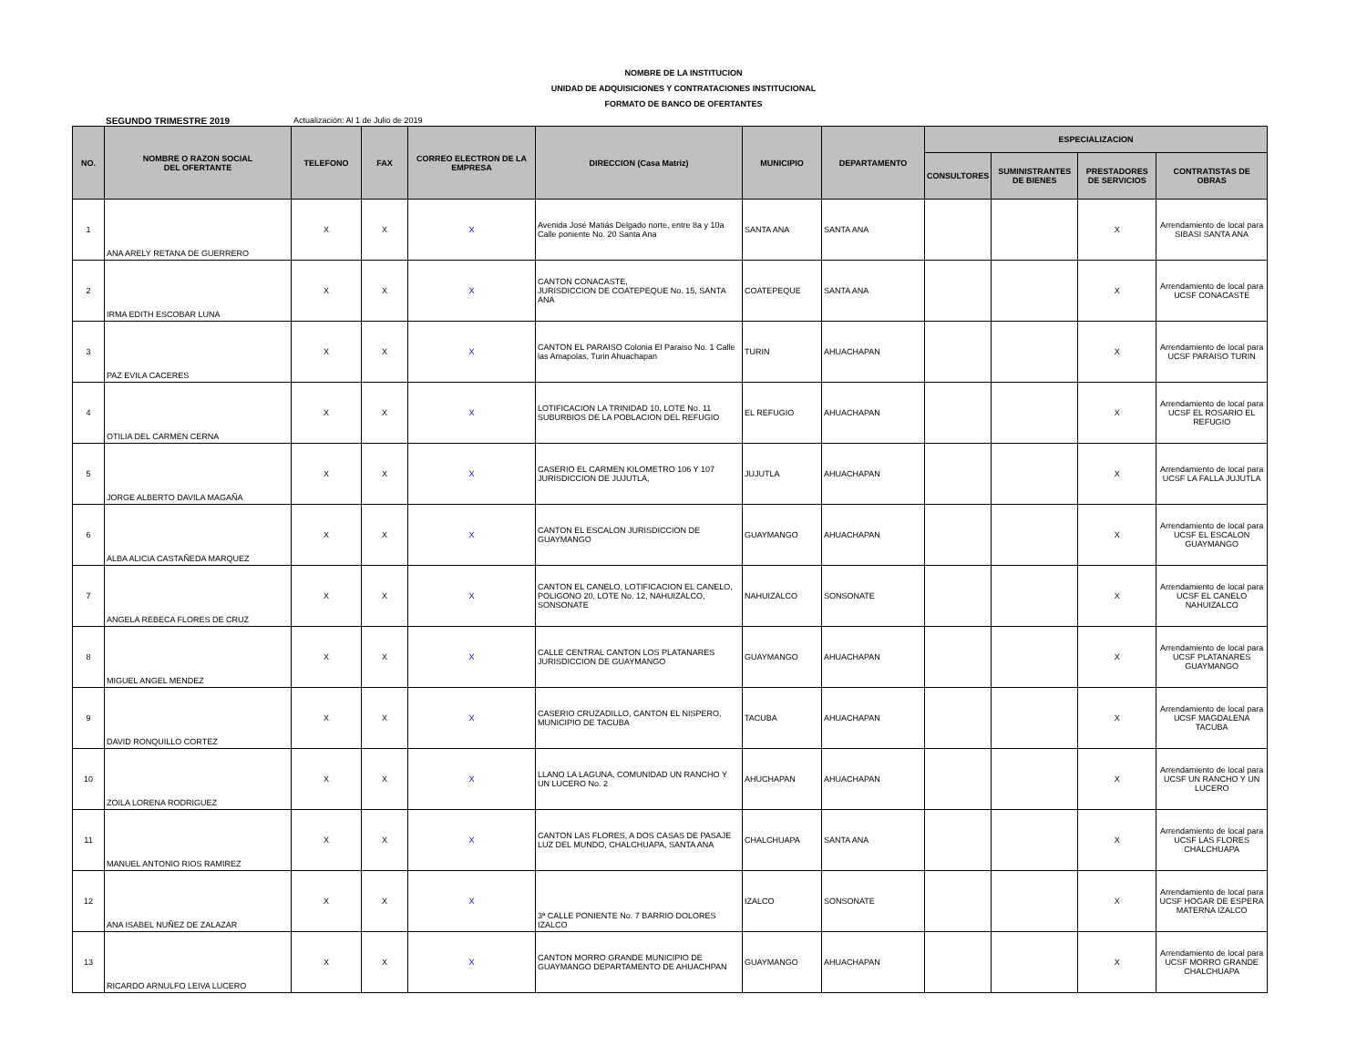NOMBRE DE LA INSTITUCION
UNIDAD DE ADQUISICIONES Y CONTRATACIONES INSTITUCIONAL
FORMATO DE BANCO DE OFERTANTES
SEGUNDO TRIMESTRE 2019 Actualización: Al 1 de Julio de 2019
| NO. | NOMBRE O RAZON SOCIAL DEL OFERTANTE | TELEFONO | FAX | CORREO ELECTRON DE LA EMPRESA | DIRECCION (Casa Matriz) | MUNICIPIO | DEPARTAMENTO | ESPECIALIZACION | | | |
| --- | --- | --- | --- | --- | --- | --- | --- | --- | --- | --- | --- |
| | | | | | | | | CONSULTORES | SUMINISTRANTES DE BIENES | PRESTADORES DE SERVICIOS | CONTRATISTAS DE OBRAS |
| 1 | ANA ARELY RETANA DE GUERRERO | X | X | X | Avenida José Matiás Delgado norte, entre 8a y 10a Calle poniente No. 20 Santa Ana | SANTA ANA | SANTA ANA | | | X | Arrendamiento de local para SIBASI SANTA ANA |
| 2 | IRMA EDITH ESCOBAR LUNA | X | X | X | CANTON CONACASTE, JURISDICCION DE COATEPEQUE No. 15, SANTA ANA | COATEPEQUE | SANTA ANA | | | X | Arrendamiento de local para UCSF CONACASTE |
| 3 | PAZ EVILA CACERES | X | X | X | CANTON EL PARAISO Colonia El Paraiso No. 1 Calle las Amapolas, Turin Ahuachapan | TURIN | AHUACHAPAN | | | X | Arrendamiento de local para UCSF PARAISO TURIN |
| 4 | OTILIA DEL CARMEN CERNA | X | X | X | LOTIFICACION LA TRINIDAD 10, LOTE No. 11 SUBURBIOS DE LA POBLACION DEL REFUGIO | EL REFUGIO | AHUACHAPAN | | | X | Arrendamiento de local para UCSF EL ROSARIO EL REFUGIO |
| 5 | JORGE ALBERTO DAVILA MAGAÑA | X | X | X | CASERIO EL CARMEN KILOMETRO 106 Y 107 JURISDICCION DE JUJUTLA, | JUJUTLA | AHUACHAPAN | | | X | Arrendamiento de local para UCSF LA FALLA JUJUTLA |
| 6 | ALBA ALICIA CASTAÑEDA MARQUEZ | X | X | X | CANTON EL ESCALON JURISDICCION DE GUAYMANGO | GUAYMANGO | AHUACHAPAN | | | X | Arrendamiento de local para UCSF EL ESCALON GUAYMANGO |
| 7 | ANGELA REBECA FLORES DE CRUZ | X | X | X | CANTON EL CANELO, LOTIFICACION EL CANELO, POLIGONO 20, LOTE No. 12, NAHUIZALCO, SONSONATE | NAHUIZALCO | SONSONATE | | | X | Arrendamiento de local para UCSF EL CANELO NAHUIZALCO |
| 8 | MIGUEL ANGEL MENDEZ | X | X | X | CALLE CENTRAL CANTON LOS PLATANARES JURISDICCION DE GUAYMANGO | GUAYMANGO | AHUACHAPAN | | | X | Arrendamiento de local para UCSF PLATANARES GUAYMANGO |
| 9 | DAVID RONQUILLO CORTEZ | X | X | X | CASERIO CRUZADILLO, CANTON EL NISPERO, MUNICIPIO DE TACUBA | TACUBA | AHUACHAPAN | | | X | Arrendamiento de local para UCSF MAGDALENA TACUBA |
| 10 | ZOILA LORENA RODRIGUEZ | X | X | X | LLANO LA LAGUNA, COMUNIDAD UN RANCHO Y UN LUCERO No. 2 | AHUCHAPAN | AHUACHAPAN | | | X | Arrendamiento de local para UCSF UN RANCHO Y UN LUCERO |
| 11 | MANUEL ANTONIO RIOS RAMIREZ | X | X | X | CANTON LAS FLORES, A DOS CASAS DE PASAJE LUZ DEL MUNDO, CHALCHUAPA, SANTA ANA | CHALCHUAPA | SANTA ANA | | | X | Arrendamiento de local para UCSF LAS FLORES CHALCHUAPA |
| 12 | ANA ISABEL NUÑEZ DE ZALAZAR | X | X | X | 3ª CALLE PONIENTE No. 7 BARRIO DOLORES IZALCO | IZALCO | SONSONATE | | | X | Arrendamiento de local para UCSF HOGAR DE ESPERA MATERNA IZALCO |
| 13 | RICARDO ARNULFO LEIVA LUCERO | X | X | X | CANTON MORRO GRANDE MUNICIPIO DE GUAYMANGO DEPARTAMENTO DE AHUACHPAN | GUAYMANGO | AHUACHAPAN | | | X | Arrendamiento de local para UCSF MORRO GRANDE CHALCHUAPA |